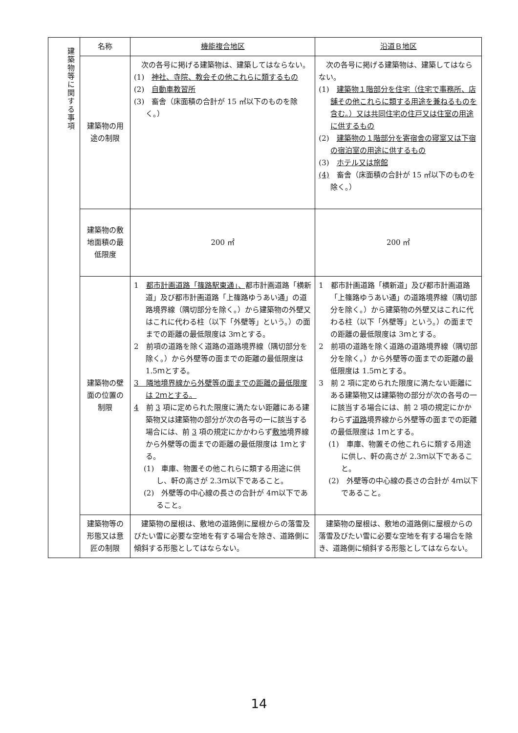| 建築物等に関する事項 | 名称 | 機能複合地区 | 沿道Ｂ地区 |
| | 建築物の用途の制限 | 次の各号に掲げる建築物は、建築してはならない。 (1) 神社、寺院、教会その他これらに類するもの (2) 自動車教習所 (3) 畜舎（床面積の合計が 15 ㎡以下のものを除く。） | 次の各号に掲げる建築物は、建築してはならない。 (1) 建築物１階部分を住宅（住宅で事務所、店舗その他これらに類する用途を兼ねるものを含む。）又は共同住宅の住戸又は住室の用途に供するもの (2) 建築物の１階部分を寄宿舎の寝室又は下宿の宿泊室の用途に供するもの (3) ホテル又は旅館 (4) 畜舎（床面積の合計が 15 ㎡以下のものを除く。） |
| | 建築物の敷地面積の最低限度 | 200 ㎡ | 200 ㎡ |
| | 建築物の壁面の位置の制限 | 1 都市計画道路「篠路駅東通」、 都市計画道路「横新道」及び都市計画道路「上篠路ゆうあい通」の道路境界線（隅切部分を除く。）から建築物の外壁又はこれに代わる柱（以下「外壁等」という。）の面までの距離の最低限度は 3ｍとする。 2 前項の道路を除く道路の道路境界線（隅切部分を除く。）から外壁等の面までの距離の最低限度は 1.5ｍとする。 3 隣地境界線から外壁等の面までの距離の最低限度は 2ｍとする。 4 前 3 項に定められた限度に満たない距離にある建築物又は建築物の部分が次の各号の一に該当する場合には、前 3 項の規定にかかわらず 敷地 境界線から外壁等の面までの距離の最低限度は 1ｍとする。 (1) 車庫、物置その他これらに類する用途に供し、軒の高さが 2.3ｍ以下であること。 (2) 外壁等の中心線の長さの合計が 4ｍ以下であること。 | 1 都市計画道路「横新道」及び都市計画道路「上篠路ゆうあい通」の道路境界線（隅切部分を除く。）から建築物の外壁又はこれに代わる柱（以下「外壁等」という。）の面までの距離の最低限度は 3ｍとする。 2 前項の道路を除く道路の道路境界線（隅切部分を除く。）から外壁等の面までの距離の最低限度は 1.5ｍとする。 3 前 2 項に定められた限度に満たない距離にある建築物又は建築物の部分が次の各号の一に該当する場合には、前 2 項の規定にかかわらず 道路 境界線から外壁等の面までの距離の最低限度は 1ｍとする。 (1) 車庫、物置その他これらに類する用途に供し、軒の高さが 2.3ｍ以下であること。 (2) 外壁等の中心線の長さの合計が 4ｍ以下であること。 |
| | 建築物等の形態又は意匠の制限 | 建築物の屋根は、敷地の道路側に屋根からの落雪及びたい雪に必要な空地を有する場合を除き、道路側に傾斜する形態としてはならない。 | 建築物の屋根は、敷地の道路側に屋根からの落雪及びたい雪に必要な空地を有する場合を除き、道路側に傾斜する形態としてはならない。 |
14